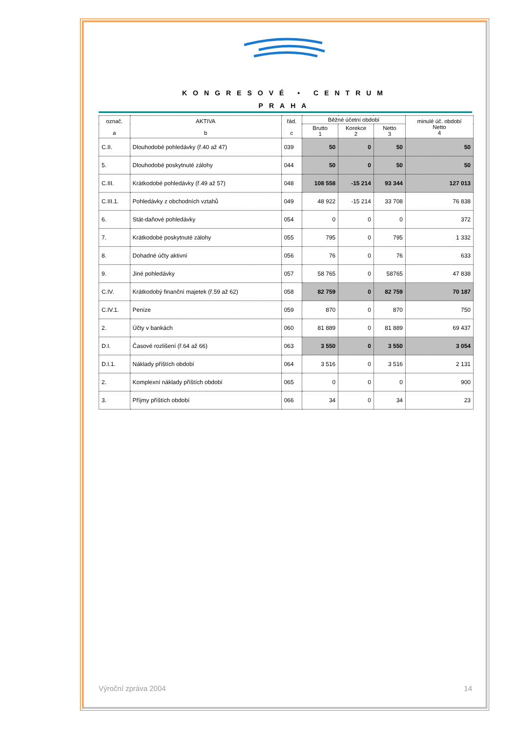KONGRESOVÉ • CENTRUM
PRAHA
| označ. a | AKTIVA b | řád. c | Běžné účetní období | | | minulé úč. období Netto 4 |
| --- | --- | --- | --- | --- | --- | --- |
| | | | Brutto 1 | Korekce 2 | Netto 3 | |
| C.II. | Dlouhodobé pohledávky (ř.40 až 47) | 039 | 50 | 0 | 50 | 50 |
| 5. | Dlouhodobé poskytnuté zálohy | 044 | 50 | 0 | 50 | 50 |
| C.III. | Krátkodobé pohledávky (ř.49 až 57) | 048 | 108 558 | -15 214 | 93 344 | 127 013 |
| C.III.1. | Pohledávky z obchodních vztahů | 049 | 48 922 | -15 214 | 33 708 | 76 838 |
| 6. | Stát-daňové pohledávky | 054 | 0 | 0 | 0 | 372 |
| 7. | Krátkodobé poskytnuté zálohy | 055 | 795 | 0 | 795 | 1 332 |
| 8. | Dohadné účty aktivní | 056 | 76 | 0 | 76 | 633 |
| 9. | Jiné pohledávky | 057 | 58 765 | 0 | 58765 | 47 838 |
| C.IV. | Krátkodobý finanční majetek (ř.59 až 62) | 058 | 82 759 | 0 | 82 759 | 70 187 |
| C.IV.1. | Peníze | 059 | 870 | 0 | 870 | 750 |
| 2. | Účty v bankách | 060 | 81 889 | 0 | 81 889 | 69 437 |
| D.I. | Časové rozlišení (ř.64 až 66) | 063 | 3 550 | 0 | 3 550 | 3 054 |
| D.I.1. | Náklady příštích období | 064 | 3 516 | 0 | 3 516 | 2 131 |
| 2. | Komplexní náklady příštích období | 065 | 0 | 0 | 0 | 900 |
| 3. | Příjmy příštích období | 066 | 34 | 0 | 34 | 23 |
Výroční zpráva 2004 14